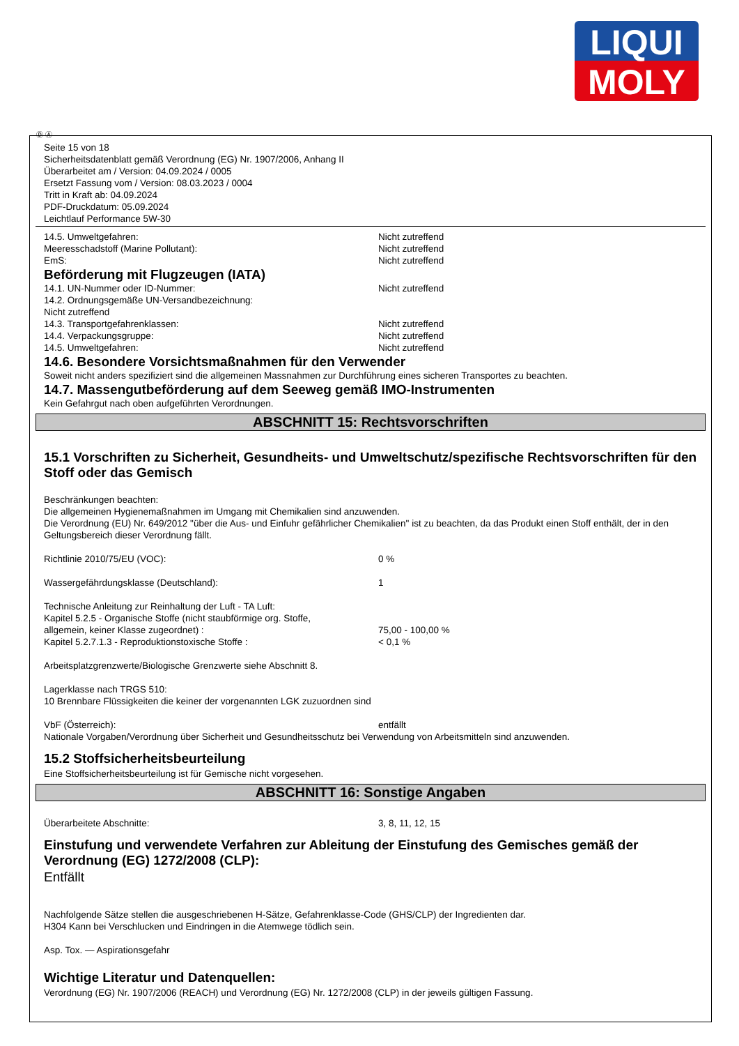LIQUI
MOLY
Ⓓ Ⓐ
Seite 15 von 18
Sicherheitsdatenblatt gemäß Verordnung (EG) Nr. 1907/2006, Anhang II
Überarbeitet am / Version: 04.09.2024 / 0005
Ersetzt Fassung vom / Version: 08.03.2023 / 0004
Tritt in Kraft ab: 04.09.2024
PDF-Druckdatum: 05.09.2024
Leichtlauf Performance 5W-30
14.5. Umweltgefahren: Nicht zutreffend
Meeresschadstoff (Marine Pollutant): Nicht zutreffend
EmS: Nicht zutreffend
Beförderung mit Flugzeugen (IATA)
14.1. UN-Nummer oder ID-Nummer: Nicht zutreffend
14.2. Ordnungsgemäße UN-Versandbezeichnung:
Nicht zutreffend
14.3. Transportgefahrenklassen: Nicht zutreffend
14.4. Verpackungsgruppe: Nicht zutreffend
14.5. Umweltgefahren: Nicht zutreffend
14.6. Besondere Vorsichtsmaßnahmen für den Verwender
Soweit nicht anders spezifiziert sind die allgemeinen Massnahmen zur Durchführung eines sicheren Transportes zu beachten.
14.7. Massengutbeförderung auf dem Seeweg gemäß IMO-Instrumenten
Kein Gefahrgut nach oben aufgeführten Verordnungen.
ABSCHNITT 15: Rechtsvorschriften
15.1 Vorschriften zu Sicherheit, Gesundheits- und Umweltschutz/spezifische Rechtsvorschriften für den Stoff oder das Gemisch
Beschränkungen beachten:
Die allgemeinen Hygienemaßnahmen im Umgang mit Chemikalien sind anzuwenden.
Die Verordnung (EU) Nr. 649/2012 "über die Aus- und Einfuhr gefährlicher Chemikalien" ist zu beachten, da das Produkt einen Stoff enthält, der in den Geltungsbereich dieser Verordnung fällt.
Richtlinie 2010/75/EU (VOC): 0 %
Wassergefährdungsklasse (Deutschland): 1
Technische Anleitung zur Reinhaltung der Luft - TA Luft:
Kapitel 5.2.5 - Organische Stoffe (nicht staubförmige org. Stoffe,
allgemein, keiner Klasse zugeordnet) : 75,00 - 100,00 %
Kapitel 5.2.7.1.3 - Reproduktionstoxische Stoffe : < 0,1 %
Arbeitsplatzgrenzwerte/Biologische Grenzwerte siehe Abschnitt 8.
Lagerklasse nach TRGS 510:
10 Brennbare Flüssigkeiten die keiner der vorgenannten LGK zuzuordnen sind
VbF (Österreich): entfällt
Nationale Vorgaben/Verordnung über Sicherheit und Gesundheitsschutz bei Verwendung von Arbeitsmitteln sind anzuwenden.
15.2 Stoffsicherheitsbeurteilung
Eine Stoffsicherheitsbeurteilung ist für Gemische nicht vorgesehen.
ABSCHNITT 16: Sonstige Angaben
Überarbeitete Abschnitte: 3, 8, 11, 12, 15
Einstufung und verwendete Verfahren zur Ableitung der Einstufung des Gemisches gemäß der Verordnung (EG) 1272/2008 (CLP):
Entfällt
Nachfolgende Sätze stellen die ausgeschriebenen H-Sätze, Gefahrenklasse-Code (GHS/CLP) der Ingredienten dar.
H304 Kann bei Verschlucken und Eindringen in die Atemwege tödlich sein.
Asp. Tox. — Aspirationsgefahr
Wichtige Literatur und Datenquellen:
Verordnung (EG) Nr. 1907/2006 (REACH) und Verordnung (EG) Nr. 1272/2008 (CLP) in der jeweils gültigen Fassung.